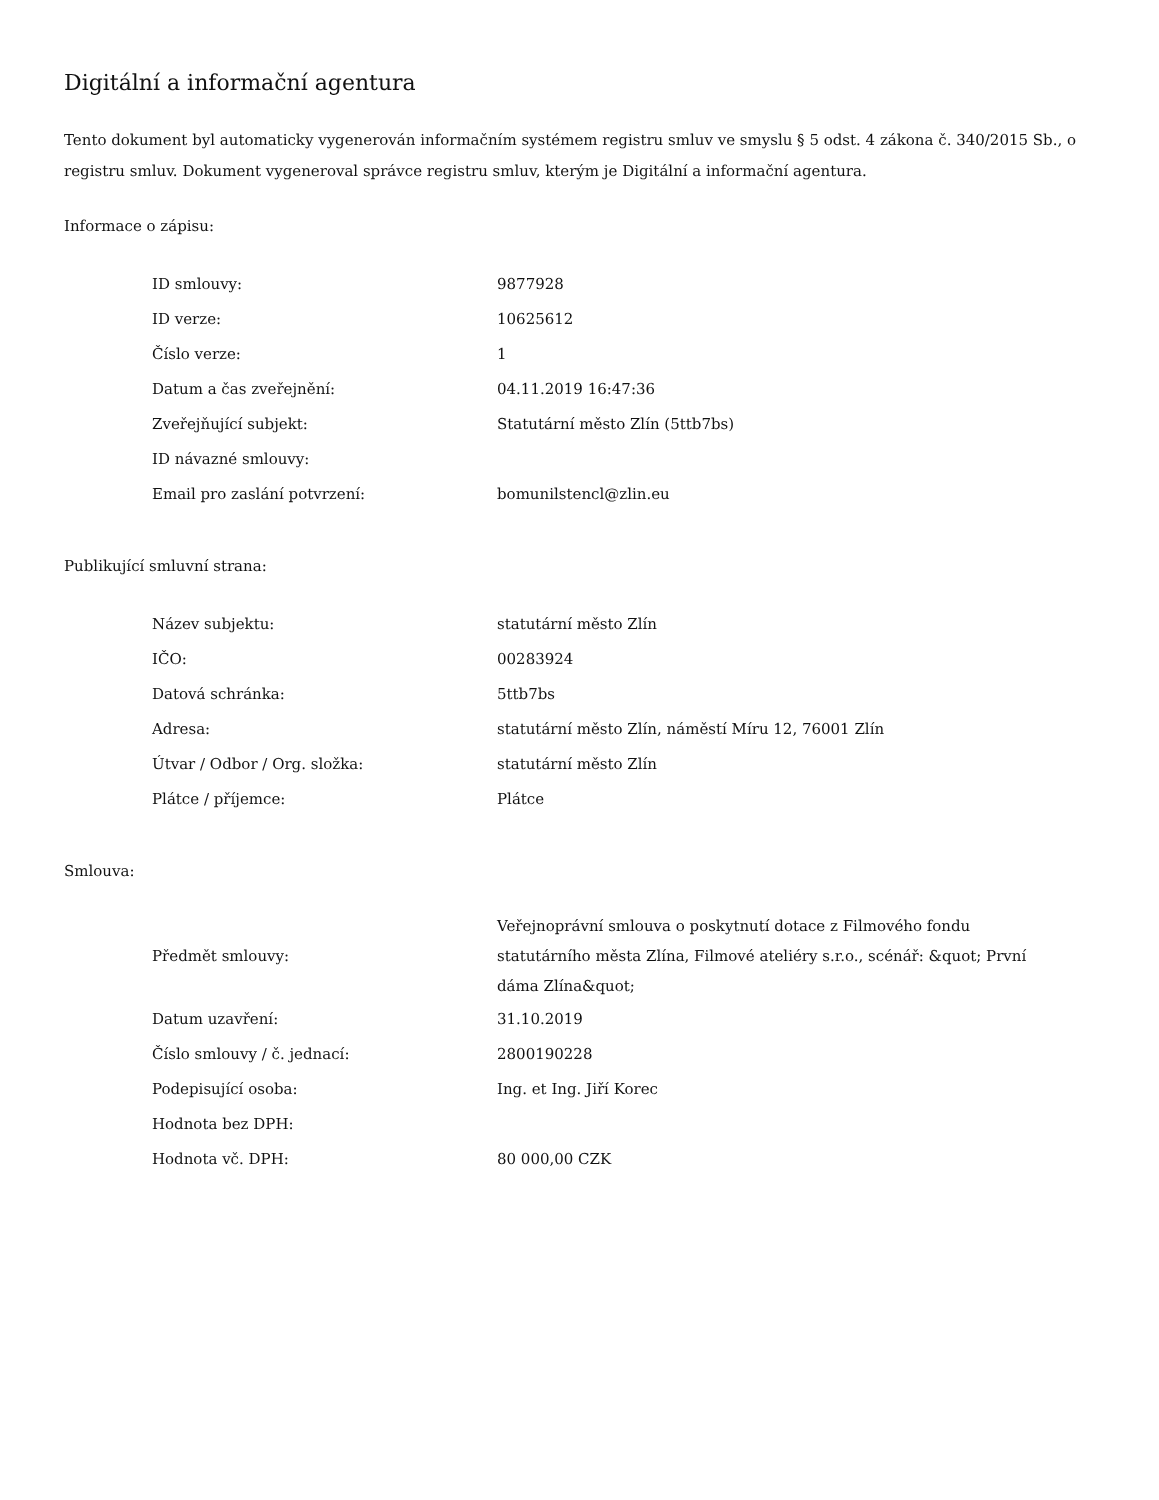Digitální a informační agentura
Tento dokument byl automaticky vygenerován informačním systémem registru smluv ve smyslu § 5 odst. 4 zákona č. 340/2015 Sb., o registru smluv. Dokument vygeneroval správce registru smluv, kterým je Digitální a informační agentura.
Informace o zápisu:
| ID smlouvy: | 9877928 |
| ID verze: | 10625612 |
| Číslo verze: | 1 |
| Datum a čas zveřejnění: | 04.11.2019 16:47:36 |
| Zveřejňující subjekt: | Statutární město Zlín (5ttb7bs) |
| ID návazné smlouvy: | |
| Email pro zaslání potvrzení: | bomunilstencl@zlin.eu |
Publikující smluvní strana:
| Název subjektu: | statutární město Zlín |
| IČO: | 00283924 |
| Datová schránka: | 5ttb7bs |
| Adresa: | statutární město Zlín, náměstí Míru 12, 76001 Zlín |
| Útvar / Odbor / Org. složka: | statutární město Zlín |
| Plátce / příjemce: | Plátce |
Smlouva:
| Předmět smlouvy: | Veřejnoprávní smlouva o poskytnutí dotace z Filmového fondu statutárního města Zlína, Filmové ateliéry s.r.o., scénář: &quot; První dáma Zlína&quot; |
| Datum uzavření: | 31.10.2019 |
| Číslo smlouvy / č. jednací: | 2800190228 |
| Podepisující osoba: | Ing. et Ing. Jiří Korec |
| Hodnota bez DPH: | |
| Hodnota vč. DPH: | 80 000,00 CZK |